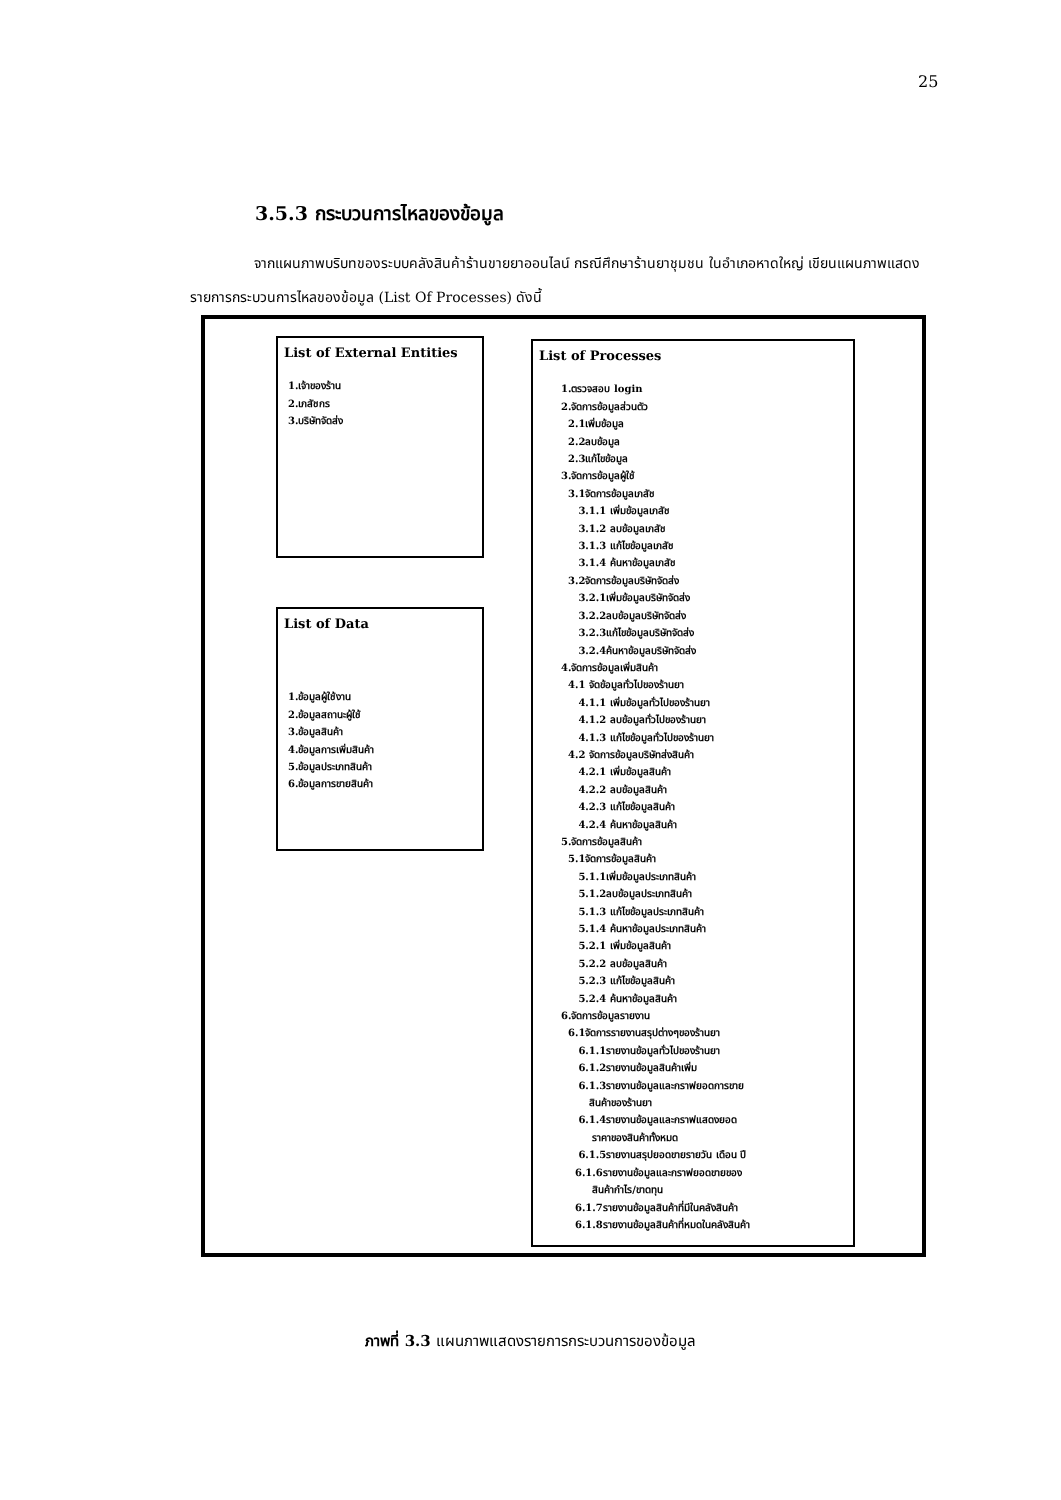25
3.5.3 กระบวนการไหลของข้อมูล
จากแผนภาพบริบทของระบบคลังสินค้าร้านขายยาออนไลน์ กรณีศึกษาร้านยาชุมชน ในอำเภอหาดใหญ่ เขียนแผนภาพแสดงรายการกระบวนการไหลของข้อมูล (List Of Processes) ดังนี้
List of External Entities
1.เจ้าของร้าน
2.เภสัชกร
3.บริษัทจัดส่ง
List of Data
1.ข้อมูลผู้ใช้งาน
2.ข้อมูลสถานะผู้ใช้
3.ข้อมูลสินค้า
4.ข้อมูลการเพิ่มสินค้า
5.ข้อมูลประเภทสินค้า
6.ข้อมูลการขายสินค้า
List of Processes
1.ตรวจสอบ login
2.จัดการข้อมูลส่วนตัว
2.1เพิ่มข้อมูล
2.2ลบข้อมูล
2.3แก้ไขข้อมูล
3.จัดการข้อมูลผู้ใช้
3.1จัดการข้อมูลเภสัช
3.1.1 เพิ่มข้อมูลเภสัช
3.1.2 ลบข้อมูลเภสัช
3.1.3 แก้ไขข้อมูลเภสัช
3.1.4 ค้นหาข้อมูลเภสัช
3.2จัดการข้อมูลบริษัทจัดส่ง
3.2.1เพิ่มข้อมูลบริษัทจัดส่ง
3.2.2ลบข้อมูลบริษัทจัดส่ง
3.2.3แก้ไขข้อมูลบริษัทจัดส่ง
3.2.4ค้นหาข้อมูลบริษัทจัดส่ง
4.จัดการข้อมูลเพิ่มสินค้า
4.1 จัดข้อมูลทั่วไปของร้านยา
4.1.1 เพิ่มข้อมูลทั่วไปของร้านยา
4.1.2 ลบข้อมูลทั่วไปของร้านยา
4.1.3 แก้ไขข้อมูลทั่วไปของร้านยา
4.2 จัดการข้อมูลบริษัทส่งสินค้า
4.2.1 เพิ่มข้อมูลสินค้า
4.2.2 ลบข้อมูลสินค้า
4.2.3 แก้ไขข้อมูลสินค้า
4.2.4 ค้นหาข้อมูลสินค้า
5.จัดการข้อมูลสินค้า
5.1จัดการข้อมูลสินค้า
5.1.1เพิ่มข้อมูลประเภทสินค้า
5.1.2ลบข้อมูลประเภทสินค้า
5.1.3 แก้ไขข้อมูลประเภทสินค้า
5.1.4 ค้นหาข้อมูลประเภทสินค้า
5.2.1 เพิ่มข้อมูลสินค้า
5.2.2 ลบข้อมูลสินค้า
5.2.3 แก้ไขข้อมูลสินค้า
5.2.4 ค้นหาข้อมูลสินค้า
6.จัดการข้อมูลรายงาน
6.1จัดการรายงานสรุปต่างๆของร้านยา
6.1.1รายงานข้อมูลทั่วไปของร้านยา
6.1.2รายงานข้อมูลสินค้าเพิ่ม
6.1.3รายงานข้อมูลและกราฟยอดการขาย
สินค้าของร้านยา
6.1.4รายงานข้อมูลและกราฟแสดงยอด
ราคาของสินค้าทั้งหมด
6.1.5รายงานสรุปยอดขายรายวัน เดือน ปี
6.1.6รายงานข้อมูลและกราฟยอดขายของ
สินค้ากำไร/ขาดทุน
6.1.7รายงานข้อมูลสินค้าที่มีในคลังสินค้า
6.1.8รายงานข้อมูลสินค้าที่หมดในคลังสินค้า
ภาพที่ 3.3 แผนภาพแสดงรายการกระบวนการของข้อมูล